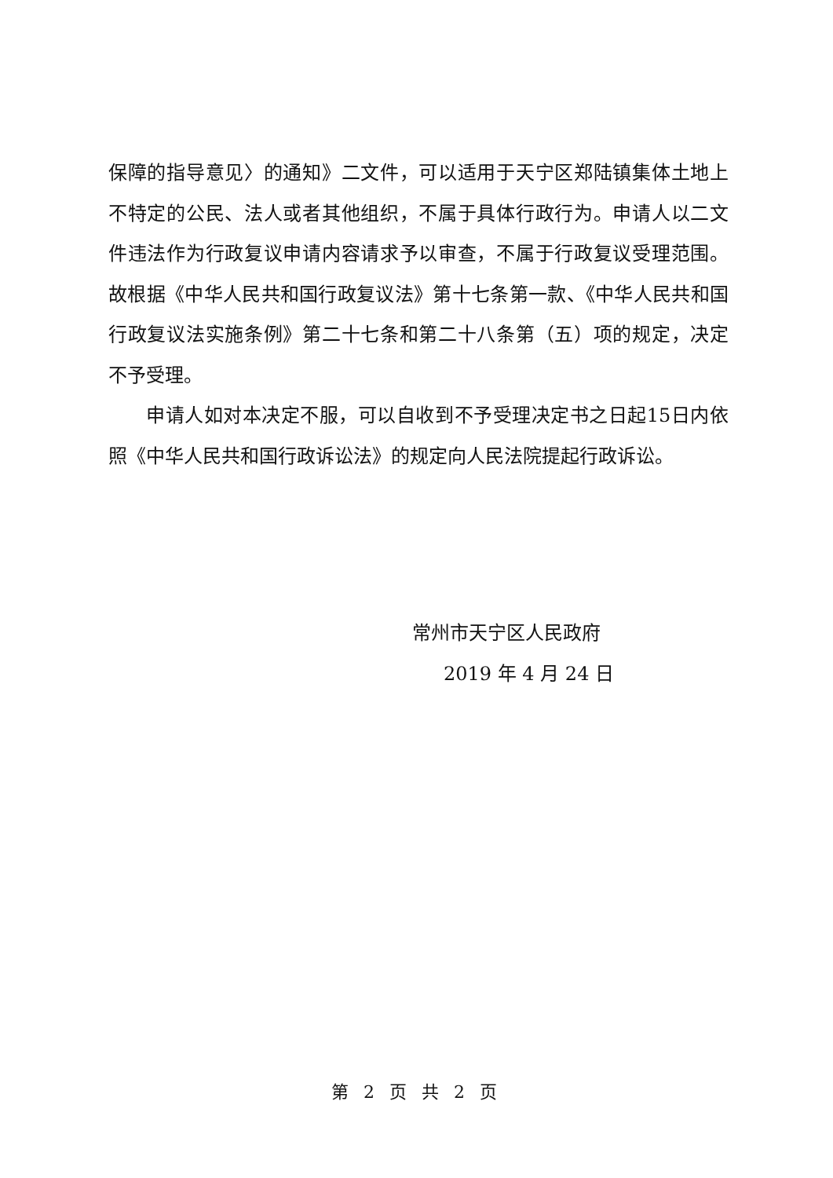保障的指导意见〉的通知》二文件，可以适用于天宁区郑陆镇集体土地上不特定的公民、法人或者其他组织，不属于具体行政行为。申请人以二文件违法作为行政复议申请内容请求予以审查，不属于行政复议受理范围。故根据《中华人民共和国行政复议法》第十七条第一款、《中华人民共和国行政复议法实施条例》第二十七条和第二十八条第（五）项的规定，决定不予受理。
申请人如对本决定不服，可以自收到不予受理决定书之日起15日内依照《中华人民共和国行政诉讼法》的规定向人民法院提起行政诉讼。
常州市天宁区人民政府
2019 年 4 月 24 日
第 2 页 共 2 页